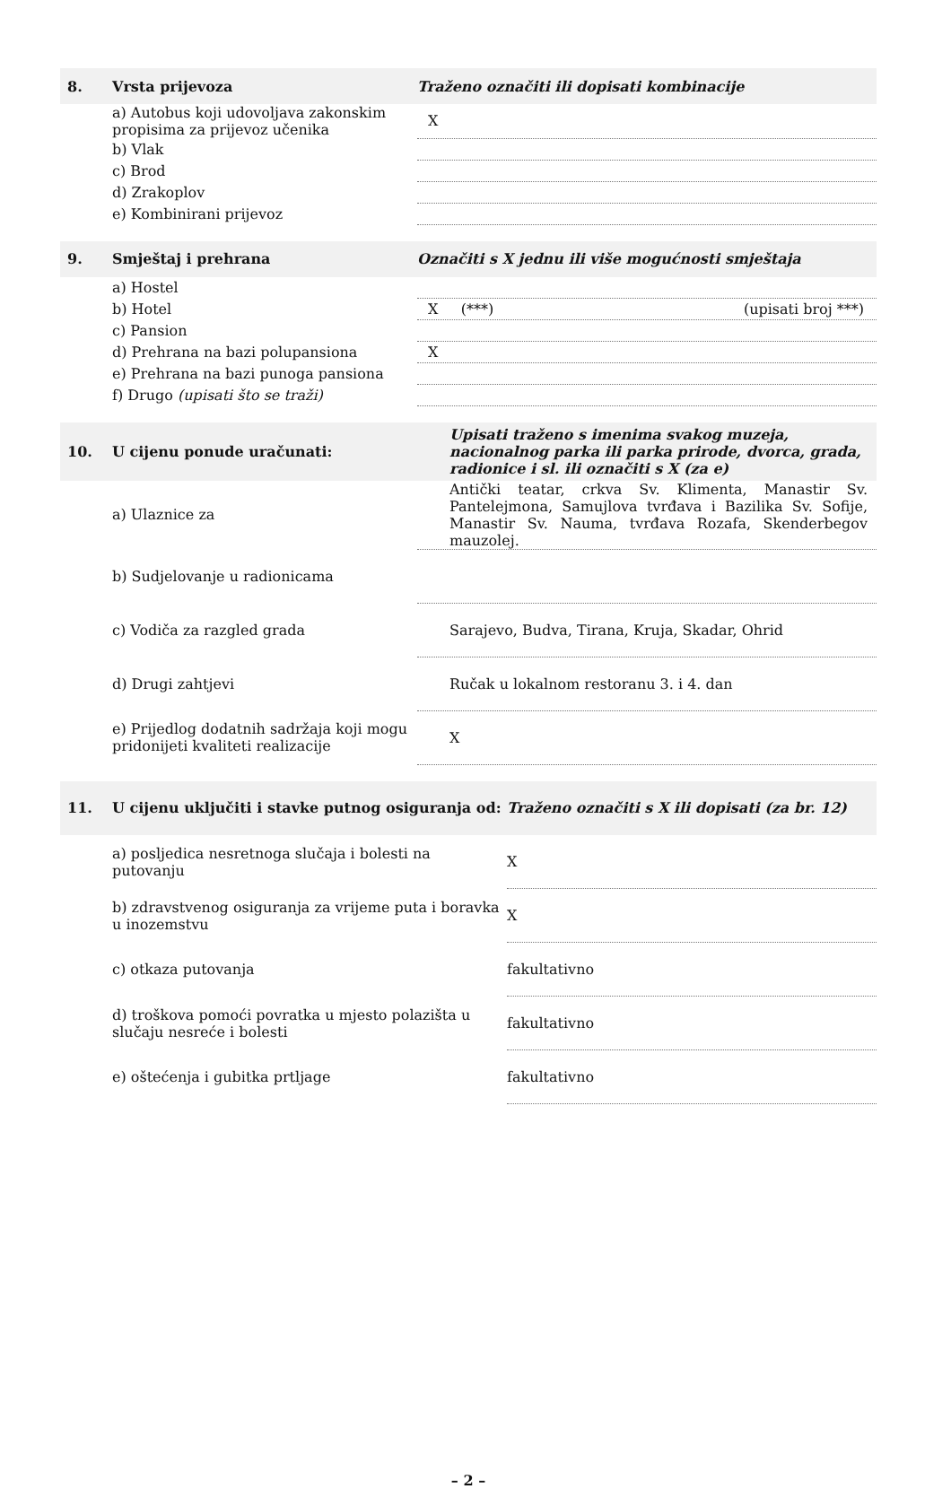| 8. | Vrsta prijevoza | Traženo označiti ili dopisati kombinacije |
| --- | --- | --- |
| | a) Autobus koji udovoljava zakonskim propisima za prijevoz učenika | X |
| | b) Vlak | |
| | c) Brod | |
| | d) Zrakoplov | |
| | e) Kombinirani prijevoz | |
| 9. | Smještaj i prehrana | Označiti s X jednu ili više mogućnosti smještaja |
| | a) Hostel | |
| | b) Hotel | X (***) (upisati broj ***) |
| | c) Pansion | |
| | d) Prehrana na bazi polupansiona | X |
| | e) Prehrana na bazi punoga pansiona | |
| | f) Drugo (upisati što se traži) | |
| 10. | U cijenu ponude uračunati: | Upisati traženo s imenima svakog muzeja, nacionalnog parka ili parka prirode, dvorca, grada, radionice i sl. ili označiti s X (za e) |
| | a) Ulaznice za | Antički teatar, crkva Sv. Klimenta, Manastir Sv. Pantelejmona, Samujlova tvrđava i Bazilika Sv. Sofije, Manastir Sv. Nauma, tvrđava Rozafa, Skenderbegov mauzolej. |
| | b) Sudjelovanje u radionicama | |
| | c) Vodiča za razgled grada | Sarajevo, Budva, Tirana, Kruja, Skadar, Ohrid |
| | d) Drugi zahtjevi | Ručak u lokalnom restoranu 3. i 4. dan |
| | e) Prijedlog dodatnih sadržaja koji mogu pridonijeti kvaliteti realizacije | X |
| 11. | U cijenu uključiti i stavke putnog osiguranja od: | Traženo označiti s X ili dopisati (za br. 12) |
| --- | --- | --- |
| | a) posljedica nesretnoga slučaja i bolesti na putovanju | X |
| | b) zdravstvenog osiguranja za vrijeme puta i boravka u inozemstvu | X |
| | c) otkaza putovanja | fakultativno |
| | d) troškova pomoći povratka u mjesto polazišta u slučaju nesreće i bolesti | fakultativno |
| | e) oštećenja i gubitka prtljage | fakultativno |
– 2 –